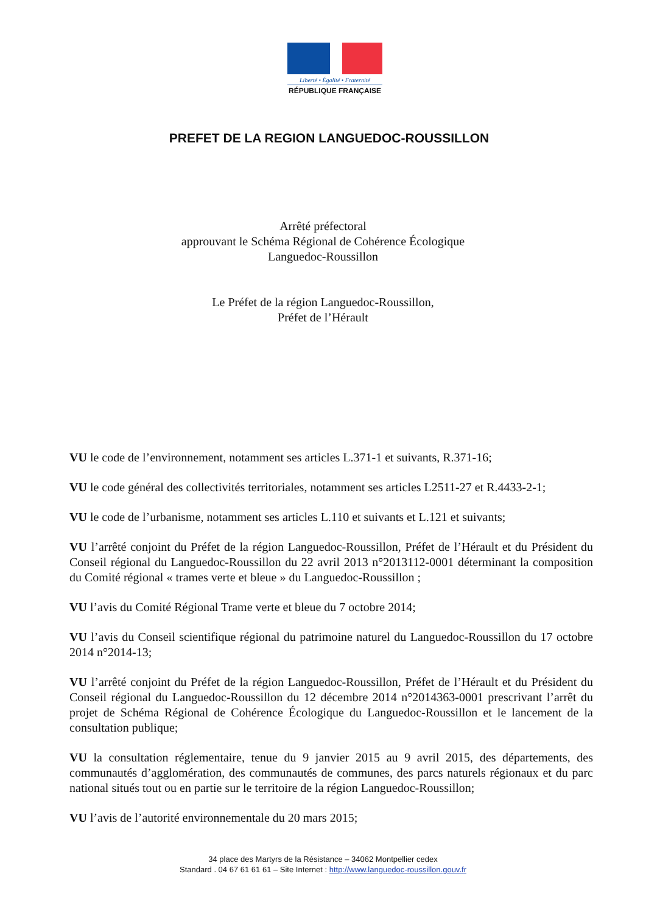Liberté • Égalité • Fraternité
RÉPUBLIQUE FRANÇAISE
PREFET DE LA REGION LANGUEDOC-ROUSSILLON
Arrêté préfectoral
approuvant le Schéma Régional de Cohérence Écologique
Languedoc-Roussillon
Le Préfet de la région Languedoc-Roussillon,
Préfet de l’Hérault
VU le code de l’environnement, notamment ses articles L.371-1 et suivants, R.371-16;
VU le code général des collectivités territoriales, notamment ses articles L2511-27 et R.4433-2-1;
VU le code de l’urbanisme, notamment ses articles L.110 et suivants et L.121 et suivants;
VU l’arrêté conjoint du Préfet de la région Languedoc-Roussillon, Préfet de l’Hérault et du Président du Conseil régional du Languedoc-Roussillon du 22 avril 2013 n°2013112-0001 déterminant la composition du Comité régional « trames verte et bleue » du Languedoc-Roussillon ;
VU l’avis du Comité Régional Trame verte et bleue du 7 octobre 2014;
VU l’avis du Conseil scientifique régional du patrimoine naturel du Languedoc-Roussillon du 17 octobre 2014 n°2014-13;
VU l’arrêté conjoint du Préfet de la région Languedoc-Roussillon, Préfet de l’Hérault et du Président du Conseil régional du Languedoc-Roussillon du 12 décembre 2014 n°2014363-0001 prescrivant l’arrêt du projet de Schéma Régional de Cohérence Écologique du Languedoc-Roussillon et le lancement de la consultation publique;
VU la consultation réglementaire, tenue du 9 janvier 2015 au 9 avril 2015, des départements, des communautés d’agglomération, des communautés de communes, des parcs naturels régionaux et du parc national situés tout ou en partie sur le territoire de la région Languedoc-Roussillon;
VU l’avis de l’autorité environnementale du 20 mars 2015;
34 place des Martyrs de la Résistance – 34062 Montpellier cedex
Standard . 04 67 61 61 61 – Site Internet : http://www.languedoc-roussillon.gouv.fr